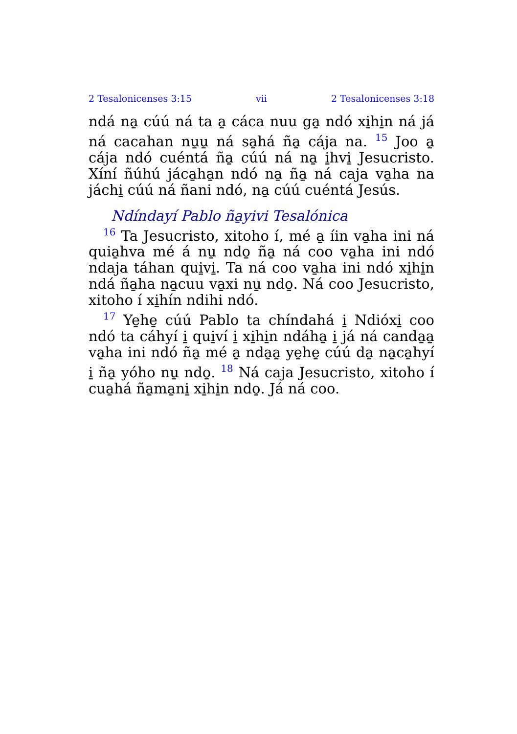2 Tesalonicenses 3:15 vii 2 Tesalonicenses 3:18
ndá na̱ cúú ná ta a̱ cáca nuu ga̱ ndó xi̱hi̱n ná já ná cacahan nu̱u̱ ná sa̱há ña̱ cája na. <sup>15</sup> Joo a̱ cája ndó cuéntá ña̱ cúú ná na̱ i̱hvi̱ Jesucristo. Xíní ñúhú jáca̱ha̱n ndó na̱ ña̱ ná caja va̱ha na jáchi̱ cúú ná ñani ndó, na̱ cúú cuéntá Jesús.
Ndíndayí Pablo ña̱yivi Tesalónica
<sup>16</sup> Ta Jesucristo, xitoho í, mé a̱ íin va̱ha ini ná quia̱hva mé á nu̱ ndo̱ ña̱ ná coo va̱ha ini ndó ndaja táhan qui̱vi̱. Ta ná coo va̱ha ini ndó xi̱hi̱n ndá ña̱ha na̱cuu va̱xi nu̱ ndo̱. Ná coo Jesucristo, xitoho í xi̱hín ndihi ndó.
<sup>17</sup> Ye̱he̱ cúú Pablo ta chíndahá i̱ Ndióxi̱ coo ndó ta cáhyí i̱ qui̱ví i̱ xi̱hi̱n ndáha̱ i̱ já ná canda̱a̱ va̱ha ini ndó ña̱ mé a̱ nda̱a̱ ye̱he̱ cúú da̱ na̱ca̱hyí i̱ ña̱ yóho nu̱ ndo̱. <sup>18</sup> Ná caja Jesucristo, xitoho í cua̱há ña̱ma̱ni̱ xi̱hi̱n ndo̱. Já ná coo.